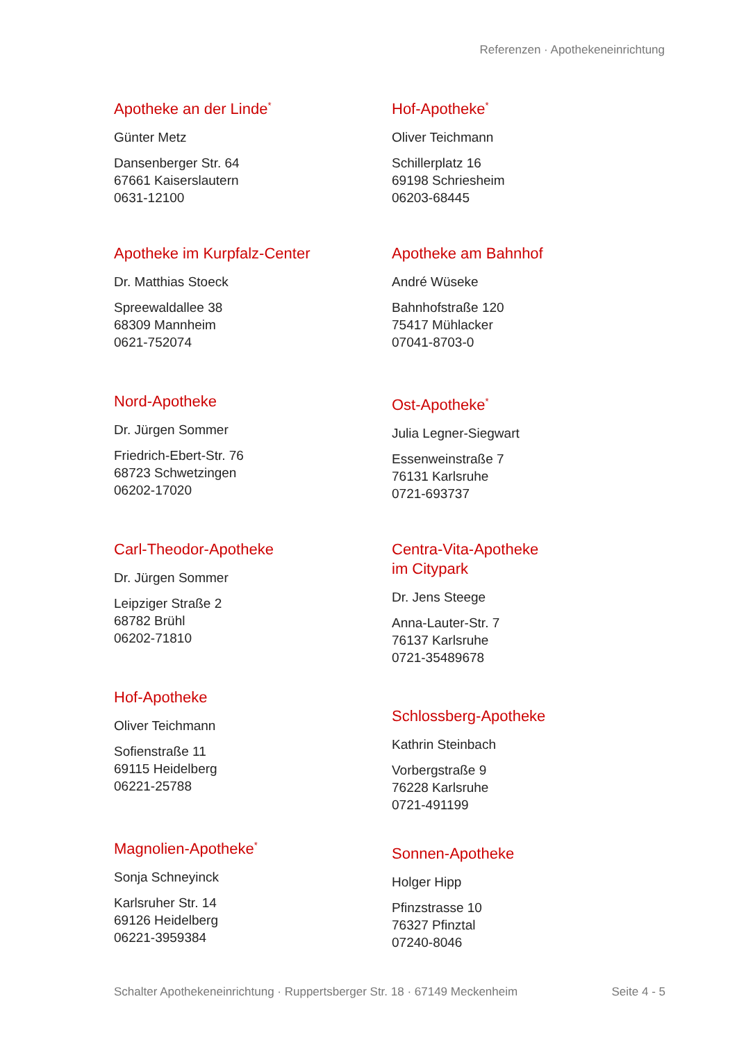Referenzen · Apothekeneinrichtung
Apotheke an der Linde<sup>*</sup>
Günter Metz
Dansenberger Str. 64
67661 Kaiserslautern
0631-12100
Apotheke im Kurpfalz-Center
Dr. Matthias Stoeck
Spreewaldallee 38
68309 Mannheim
0621-752074
Nord-Apotheke
Dr. Jürgen Sommer
Friedrich-Ebert-Str. 76
68723 Schwetzingen
06202-17020
Carl-Theodor-Apotheke
Dr. Jürgen Sommer
Leipziger Straße 2
68782 Brühl
06202-71810
Hof-Apotheke
Oliver Teichmann
Sofienstraße 11
69115 Heidelberg
06221-25788
Magnolien-Apotheke<sup>*</sup>
Sonja Schneyinck
Karlsruher Str. 14
69126 Heidelberg
06221-3959384
Hof-Apotheke<sup>*</sup>
Oliver Teichmann
Schillerplatz 16
69198 Schriesheim
06203-68445
Apotheke am Bahnhof
André Wüseke
Bahnhofstraße 120
75417 Mühlacker
07041-8703-0
Ost-Apotheke<sup>*</sup>
Julia Legner-Siegwart
Essenweinstraße 7
76131 Karlsruhe
0721-693737
Centra-Vita-Apotheke
im Citypark
Dr. Jens Steege
Anna-Lauter-Str. 7
76137 Karlsruhe
0721-35489678
Schlossberg-Apotheke
Kathrin Steinbach
Vorbergstraße 9
76228 Karlsruhe
0721-491199
Sonnen-Apotheke
Holger Hipp
Pfinzstrasse 10
76327 Pfinztal
07240-8046
Schalter Apothekeneinrichtung · Ruppertsberger Str. 18 · 67149 Meckenheim Seite 4 - 5